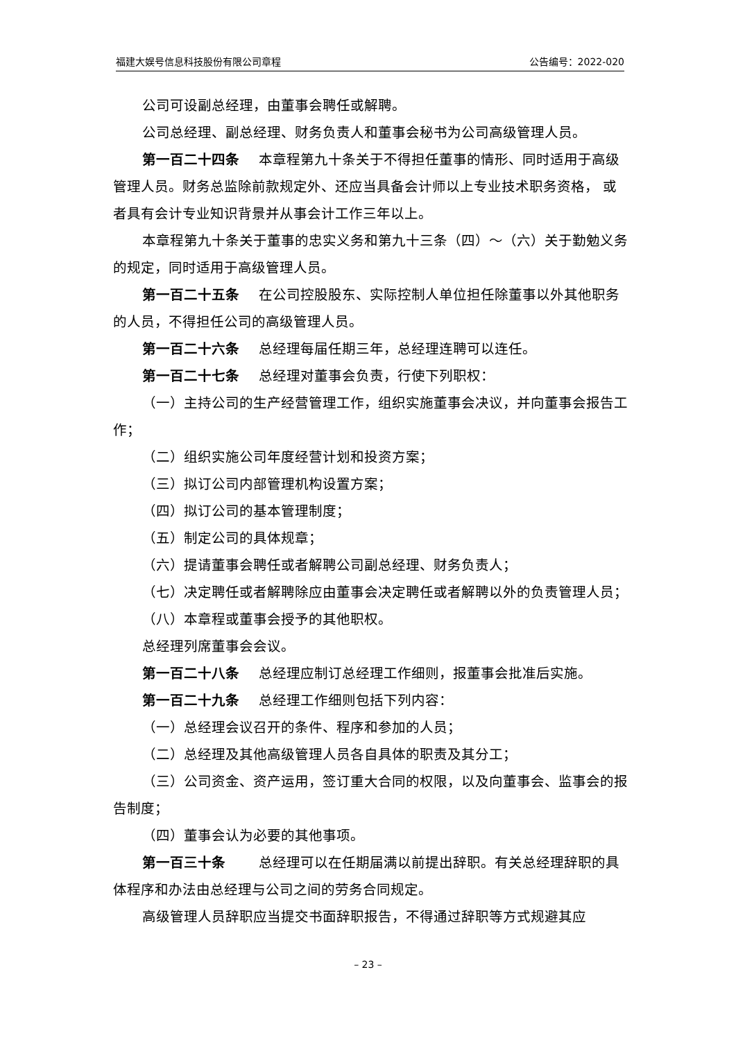福建大娱号信息科技股份有限公司章程 公告编号：2022-020
公司可设副总经理，由董事会聘任或解聘。
公司总经理、副总经理、财务负责人和董事会秘书为公司高级管理人员。
第一百二十四条 本章程第九十条关于不得担任董事的情形、同时适用于高级管理人员。财务总监除前款规定外、还应当具备会计师以上专业技术职务资格， 或者具有会计专业知识背景并从事会计工作三年以上。
本章程第九十条关于董事的忠实义务和第九十三条（四）～（六）关于勤勉义务的规定，同时适用于高级管理人员。
第一百二十五条 在公司控股股东、实际控制人单位担任除董事以外其他职务的人员，不得担任公司的高级管理人员。
第一百二十六条 总经理每届任期三年，总经理连聘可以连任。
第一百二十七条 总经理对董事会负责，行使下列职权：
（一）主持公司的生产经营管理工作，组织实施董事会决议，并向董事会报告工作；
（二）组织实施公司年度经营计划和投资方案；
（三）拟订公司内部管理机构设置方案；
（四）拟订公司的基本管理制度；
（五）制定公司的具体规章；
（六）提请董事会聘任或者解聘公司副总经理、财务负责人；
（七）决定聘任或者解聘除应由董事会决定聘任或者解聘以外的负责管理人员；
（八）本章程或董事会授予的其他职权。
总经理列席董事会会议。
第一百二十八条 总经理应制订总经理工作细则，报董事会批准后实施。
第一百二十九条 总经理工作细则包括下列内容：
（一）总经理会议召开的条件、程序和参加的人员；
（二）总经理及其他高级管理人员各自具体的职责及其分工；
（三）公司资金、资产运用，签订重大合同的权限，以及向董事会、监事会的报告制度；
（四）董事会认为必要的其他事项。
第一百三十条　总经理可以在任期届满以前提出辞职。有关总经理辞职的具体程序和办法由总经理与公司之间的劳务合同规定。
高级管理人员辞职应当提交书面辞职报告，不得通过辞职等方式规避其应
– 23 –